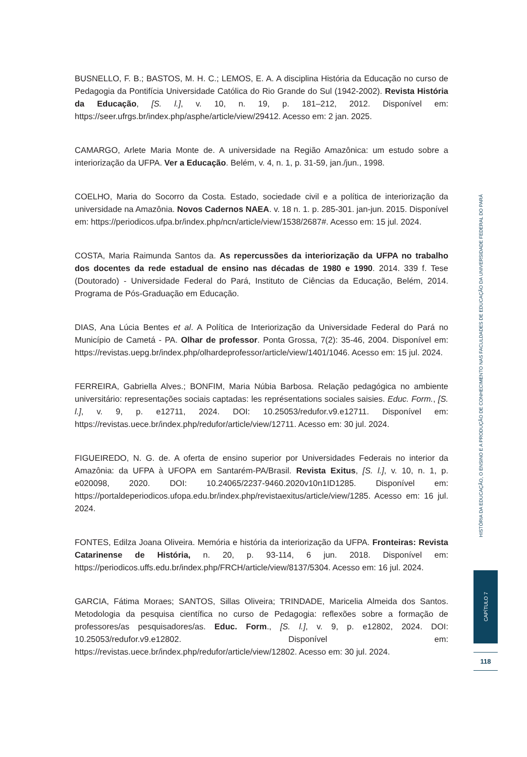BUSNELLO, F. B.; BASTOS, M. H. C.; LEMOS, E. A. A disciplina História da Educação no curso de Pedagogia da Pontifícia Universidade Católica do Rio Grande do Sul (1942-2002). Revista História da Educação, [S. l.], v. 10, n. 19, p. 181–212, 2012. Disponível em: https://seer.ufrgs.br/index.php/asphe/article/view/29412. Acesso em: 2 jan. 2025.
CAMARGO, Arlete Maria Monte de. A universidade na Região Amazônica: um estudo sobre a interiorização da UFPA. Ver a Educação. Belém, v. 4, n. 1, p. 31-59, jan./jun., 1998.
COELHO, Maria do Socorro da Costa. Estado, sociedade civil e a política de interiorização da universidade na Amazônia. Novos Cadernos NAEA. v. 18 n. 1. p. 285-301. jan-jun. 2015. Disponível em: https://periodicos.ufpa.br/index.php/ncn/article/view/1538/2687#. Acesso em: 15 jul. 2024.
COSTA, Maria Raimunda Santos da. As repercussões da interiorização da UFPA no trabalho dos docentes da rede estadual de ensino nas décadas de 1980 e 1990. 2014. 339 f. Tese (Doutorado) - Universidade Federal do Pará, Instituto de Ciências da Educação, Belém, 2014. Programa de Pós-Graduação em Educação.
DIAS, Ana Lúcia Bentes et al. A Política de Interiorização da Universidade Federal do Pará no Município de Cametá - PA. Olhar de professor. Ponta Grossa, 7(2): 35-46, 2004. Disponível em: https://revistas.uepg.br/index.php/olhardeprofessor/article/view/1401/1046. Acesso em: 15 jul. 2024.
FERREIRA, Gabriella Alves.; BONFIM, Maria Núbia Barbosa. Relação pedagógica no ambiente universitário: representações sociais captadas: les représentations sociales saisies. Educ. Form., [S. l.], v. 9, p. e12711, 2024. DOI: 10.25053/redufor.v9.e12711. Disponível em: https://revistas.uece.br/index.php/redufor/article/view/12711. Acesso em: 30 jul. 2024.
FIGUEIREDO, N. G. de. A oferta de ensino superior por Universidades Federais no interior da Amazônia: da UFPA à UFOPA em Santarém-PA/Brasil. Revista Exitus, [S. l.], v. 10, n. 1, p. e020098, 2020. DOI: 10.24065/2237-9460.2020v10n1ID1285. Disponível em: https://portaldeperiodicos.ufopa.edu.br/index.php/revistaexitus/article/view/1285. Acesso em: 16 jul. 2024.
FONTES, Edilza Joana Oliveira. Memória e história da interiorização da UFPA. Fronteiras: Revista Catarinense de História, n. 20, p. 93-114, 6 jun. 2018. Disponível em: https://periodicos.uffs.edu.br/index.php/FRCH/article/view/8137/5304. Acesso em: 16 jul. 2024.
GARCIA, Fátima Moraes; SANTOS, Sillas Oliveira; TRINDADE, Maricelia Almeida dos Santos. Metodologia da pesquisa científica no curso de Pedagogia: reflexões sobre a formação de professores/as pesquisadores/as. Educ. Form., [S. l.], v. 9, p. e12802, 2024. DOI: 10.25053/redufor.v9.e12802. Disponível em: https://revistas.uece.br/index.php/redufor/article/view/12802. Acesso em: 30 jul. 2024.
HISTÓRIA DA EDUCAÇÃO, O ENSINO E A PRODUÇÃO DE CONHECIMENTO NAS FACULDADES DE EDUCAÇÃO DA UNIVERSIDADE FEDERAL DO PARÁ
CAPÍTULO 7
118